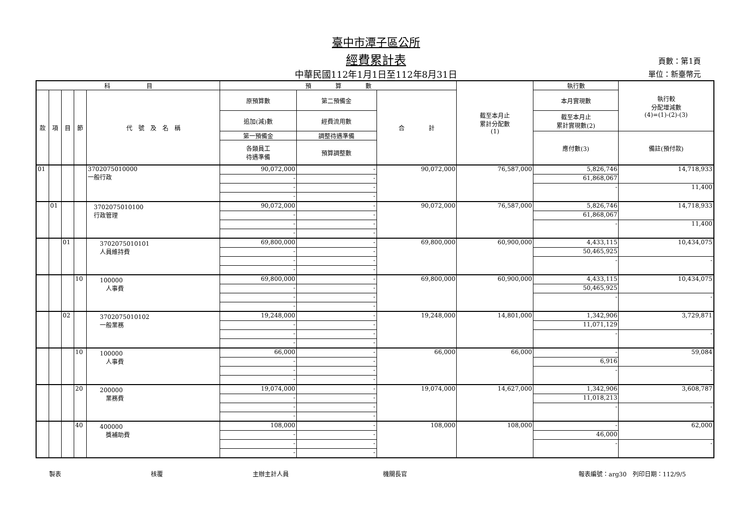臺中市潭子區公所
經費累計表
中華民國112年1月1日至112年8月31日
頁數：第1頁
單位：新臺幣元
| 科 目 | | | | | 預 算 數 | | | 截至本月止 累計分配數 (1) | 執行數 | 執行較 分配增減數 (4)=(1)-(2)-(3) |
| --- | --- | --- | --- | --- | --- | --- | --- | --- | --- | --- |
| 款 | 項 | 目 | 節 | 代 號 及 名 稱 | 原預算數 | 第二預備金 | 合 計 | | 本月實現數 | |
| | | | | | 追加(減)數 | 經費流用數 | | | 截至本月止 累計實現數(2) | |
| | | | | | 第一預備金 | 調整待遇準備 | | | 應付數(3) | 備註(預付款) |
| | | | | | 各類員工 待遇準備 | 預算調整數 | | | | |
| 01 | | | | 3702075010000 一般行政 | 90,072,000 | - | 90,072,000 | 76,587,000 | 5,826,746 | 14,718,933 |
| | | | | | - | - | | | 61,868,067 | |
| | | | | | - | - | | | - | 11,400 |
| | | | | | - | - | | | | |
| | 01 | | | 3702075010100 行政管理 | 90,072,000 | - | 90,072,000 | 76,587,000 | 5,826,746 | 14,718,933 |
| | | | | | - | - | | | 61,868,067 | |
| | | | | | - | - | | | - | 11,400 |
| | | | | | - | - | | | | |
| | | 01 | | 3702075010101 人員維持費 | 69,800,000 | - | 69,800,000 | 60,900,000 | 4,433,115 | 10,434,075 |
| | | | | | - | - | | | 50,465,925 | |
| | | | | | - | - | | | - | - |
| | | | | | - | - | | | | |
| | | | 10 | 100000 人事費 | 69,800,000 | - | 69,800,000 | 60,900,000 | 4,433,115 | 10,434,075 |
| | | | | | - | - | | | 50,465,925 | |
| | | | | | - | - | | | - | - |
| | | | | | - | - | | | | |
| | | 02 | | 3702075010102 一般業務 | 19,248,000 | - | 19,248,000 | 14,801,000 | 1,342,906 | 3,729,871 |
| | | | | | - | - | | | 11,071,129 | |
| | | | | | - | - | | | - | - |
| | | | | | - | - | | | | |
| | | | 10 | 100000 人事費 | 66,000 | - | 66,000 | 66,000 | - | 59,084 |
| | | | | | - | - | | | 6,916 | |
| | | | | | - | - | | | - | - |
| | | | | | - | - | | | | |
| | | | 20 | 200000 業務費 | 19,074,000 | - | 19,074,000 | 14,627,000 | 1,342,906 | 3,608,787 |
| | | | | | - | - | | | 11,018,213 | |
| | | | | | - | - | | | - | - |
| | | | | | - | - | | | | |
| | | | 40 | 400000 獎補助費 | 108,000 | - | 108,000 | 108,000 | - | 62,000 |
| | | | | | - | - | | | 46,000 | |
| | | | | | - | - | | | - | - |
| | | | | | - | - | | | | |
製表 核覆 主辦主計人員 機關長官 報表編號：arg30　列印日期：112/9/5